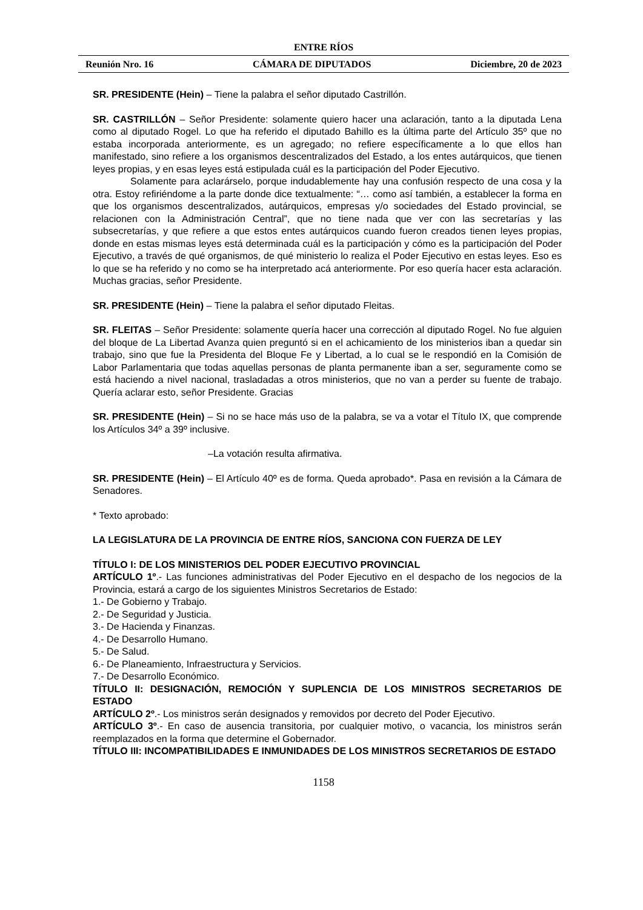ENTRE RÍOS
Reunión Nro. 16 CÁMARA DE DIPUTADOS Diciembre, 20 de 2023
SR. PRESIDENTE (Hein) – Tiene la palabra el señor diputado Castrillón.
SR. CASTRILLÓN – Señor Presidente: solamente quiero hacer una aclaración, tanto a la diputada Lena como al diputado Rogel. Lo que ha referido el diputado Bahillo es la última parte del Artículo 35º que no estaba incorporada anteriormente, es un agregado; no refiere específicamente a lo que ellos han manifestado, sino refiere a los organismos descentralizados del Estado, a los entes autárquicos, que tienen leyes propias, y en esas leyes está estipulada cuál es la participación del Poder Ejecutivo.
Solamente para aclarárselo, porque indudablemente hay una confusión respecto de una cosa y la otra. Estoy refiriéndome a la parte donde dice textualmente: “… como así también, a establecer la forma en que los organismos descentralizados, autárquicos, empresas y/o sociedades del Estado provincial, se relacionen con la Administración Central”, que no tiene nada que ver con las secretarías y las subsecretarías, y que refiere a que estos entes autárquicos cuando fueron creados tienen leyes propias, donde en estas mismas leyes está determinada cuál es la participación y cómo es la participación del Poder Ejecutivo, a través de qué organismos, de qué ministerio lo realiza el Poder Ejecutivo en estas leyes. Eso es lo que se ha referido y no como se ha interpretado acá anteriormente. Por eso quería hacer esta aclaración. Muchas gracias, señor Presidente.
SR. PRESIDENTE (Hein) – Tiene la palabra el señor diputado Fleitas.
SR. FLEITAS – Señor Presidente: solamente quería hacer una corrección al diputado Rogel. No fue alguien del bloque de La Libertad Avanza quien preguntó si en el achicamiento de los ministerios iban a quedar sin trabajo, sino que fue la Presidenta del Bloque Fe y Libertad, a lo cual se le respondió en la Comisión de Labor Parlamentaria que todas aquellas personas de planta permanente iban a ser, seguramente como se está haciendo a nivel nacional, trasladadas a otros ministerios, que no van a perder su fuente de trabajo. Quería aclarar esto, señor Presidente. Gracias
SR. PRESIDENTE (Hein) – Si no se hace más uso de la palabra, se va a votar el Título IX, que comprende los Artículos 34º a 39º inclusive.
–La votación resulta afirmativa.
SR. PRESIDENTE (Hein) – El Artículo 40º es de forma. Queda aprobado*. Pasa en revisión a la Cámara de Senadores.
* Texto aprobado:
LA LEGISLATURA DE LA PROVINCIA DE ENTRE RÍOS, SANCIONA CON FUERZA DE LEY
TÍTULO I: DE LOS MINISTERIOS DEL PODER EJECUTIVO PROVINCIAL
ARTÍCULO 1º.- Las funciones administrativas del Poder Ejecutivo en el despacho de los negocios de la Provincia, estará a cargo de los siguientes Ministros Secretarios de Estado:
1.- De Gobierno y Trabajo.
2.- De Seguridad y Justicia.
3.- De Hacienda y Finanzas.
4.- De Desarrollo Humano.
5.- De Salud.
6.- De Planeamiento, Infraestructura y Servicios.
7.- De Desarrollo Económico.
TÍTULO II: DESIGNACIÓN, REMOCIÓN Y SUPLENCIA DE LOS MINISTROS SECRETARIOS DE ESTADO
ARTÍCULO 2º.- Los ministros serán designados y removidos por decreto del Poder Ejecutivo.
ARTÍCULO 3º.- En caso de ausencia transitoria, por cualquier motivo, o vacancia, los ministros serán reemplazados en la forma que determine el Gobernador.
TÍTULO III: INCOMPATIBILIDADES E INMUNIDADES DE LOS MINISTROS SECRETARIOS DE ESTADO
1158